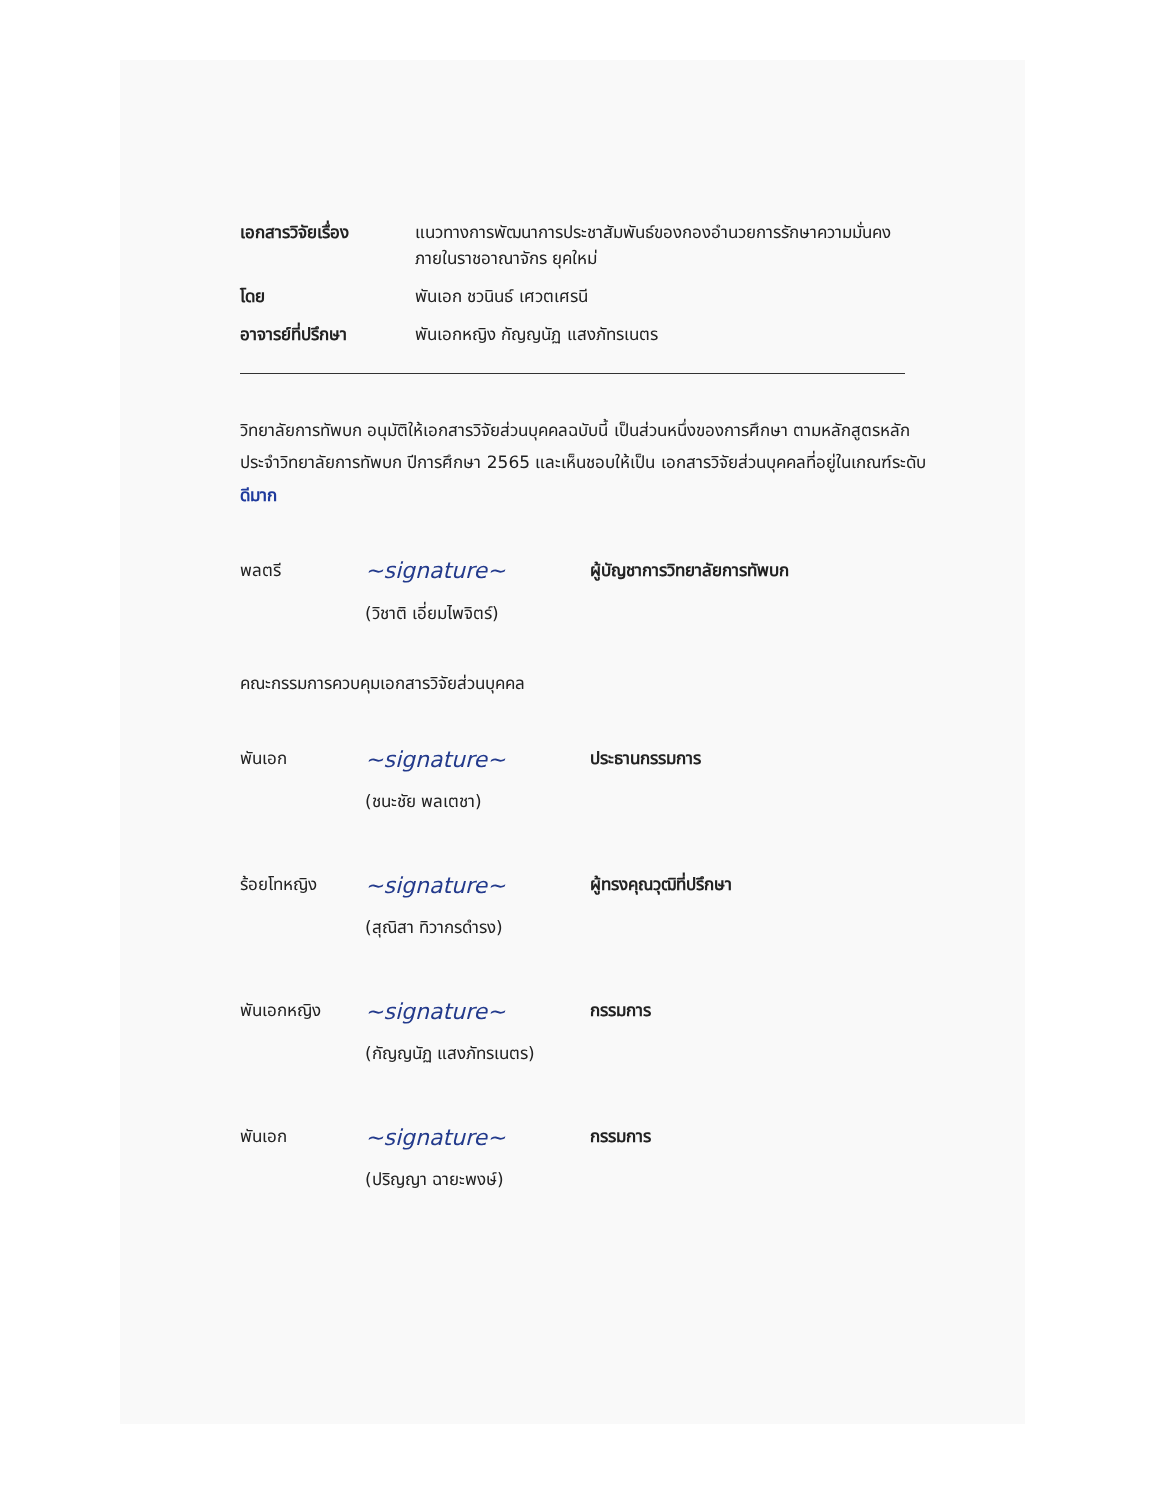เอกสารวิจัยเรื่อง แนวทางการพัฒนาการประชาสัมพันธ์ของกองอำนวยการรักษาความมั่นคง
ภายในราชอาณาจักร ยุคใหม่
โดย พันเอก ชวนินธ์ เศวตเศรนี
อาจารย์ที่ปรึกษา พันเอกหญิง กัญญนัฏ แสงภัทรเนตร
วิทยาลัยการทัพบก อนุมัติให้เอกสารวิจัยส่วนบุคคลฉบับนี้ เป็นส่วนหนึ่งของการศึกษา ตามหลักสูตรหลักประจำวิทยาลัยการทัพบก ปีการศึกษา 2565 และเห็นชอบให้เป็น เอกสารวิจัยส่วนบุคคลที่อยู่ในเกณฑ์ระดับ ดีมาก
พลตรี
~signature~
ผู้บัญชาการวิทยาลัยการทัพบก
(วิชาติ เอี่ยมไพจิตร์)
คณะกรรมการควบคุมเอกสารวิจัยส่วนบุคคล
พันเอก
~signature~
ประธานกรรมการ
(ชนะชัย พลเตชา)
ร้อยโทหญิง
~signature~
ผู้ทรงคุณวุฒิที่ปรึกษา
(สุณิสา ทิวากรดำรง)
พันเอกหญิง
~signature~
กรรมการ
(กัญญนัฏ แสงภัทรเนตร)
พันเอก
~signature~
กรรมการ
(ปริญญา ฉายะพงษ์)